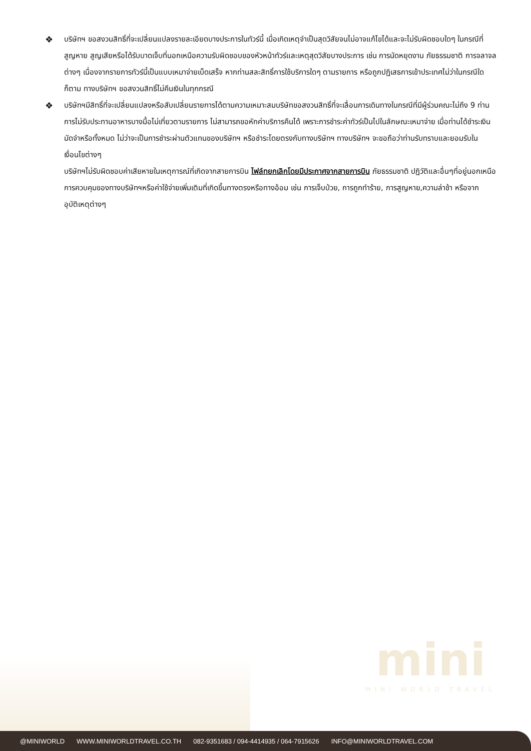❖
บริษัทฯ ขอสงวนสิทธิ์ที่จะเปลี่ยนแปลงรายละเอียดบางประการในทัวร์นี้ เมื่อเกิดเหตุจำเป็นสุดวิสัยจนไม่อาจแก้ไขได้และจะไม่รับผิดชอบใดๆ ในกรณีที่สูญหาย สูญเสียหรือได้รับบาดเจ็บที่นอกเหนือความรับผิดชอบของหัวหน้าทัวร์และเหตุสุดวิสัยบางประการ เช่น การนัดหยุดงาน ภัยธรรมชาติ การจลาจล ต่างๆ เนื่องจากรายการทัวร์นี้เป็นแบบเหมาจ่ายเบ็ดเสร็จ หากท่านสละสิทธิ์การใช้บริการใดๆ ตามรายการ หรือถูกปฏิเสธการเข้าประเทศไม่ว่าในกรณีใดก็ตาม ทางบริษัทฯ ขอสงวนสิทธิ์ไม่คืนเงินในทุกกรณี
❖
บริษัทฯมีสิทธิ์ที่จะเปลี่ยนแปลงหรือสับเปลี่ยนรายการได้ตามความเหมาะสมบริษัทขอสงวนสิทธิ์ที่จะเลื่อนการเดินทางในกรณีที่มีผู้ร่วมคณะไม่ถึง 9 ท่าน การไม่รับประทานอาหารบางมื้อไม่เที่ยวตามรายการ ไม่สามารถขอหักค่าบริการคืนได้ เพราะการชำระค่าทัวร์เป็นไปในลักษณะเหมาจ่าย เมื่อท่านได้ชำระเงินมัดจำหรือทั้งหมด ไม่ว่าจะเป็นการชำระผ่านตัวแทนของบริษัทฯ หรือชำระโดยตรงกับทางบริษัทฯ ทางบริษัทฯ จะขอถือว่าท่านรับทราบและยอมรับในเงื่อนไขต่างๆ
บริษัทฯไม่รับผิดชอบค่าเสียหายในเหตุการณ์ที่เกิดจากสายการบิน ไฟล์ทยกเลิกโดยมีประกาศจากสายการบิน ภัยธรรมชาติ ปฏิวัติและอื่นๆที่อยู่นอกเหนือการควบคุมของทางบริษัทฯหรือค่าใช้จ่ายเพิ่มเติมที่เกิดขึ้นทางตรงหรือทางอ้อม เช่น การเจ็บป่วย, การถูกทำร้าย, การสูญหาย,ความล่าช้า หรือจากอุบัติเหตุต่างๆ
mini
MINI WORLD TRAVEL
@MINIWORLD WWW.MINIWORLDTRAVEL.CO.TH 082-9351683 / 094-4414935 / 064-7915626 INFO@MINIWORLDTRAVEL.COM